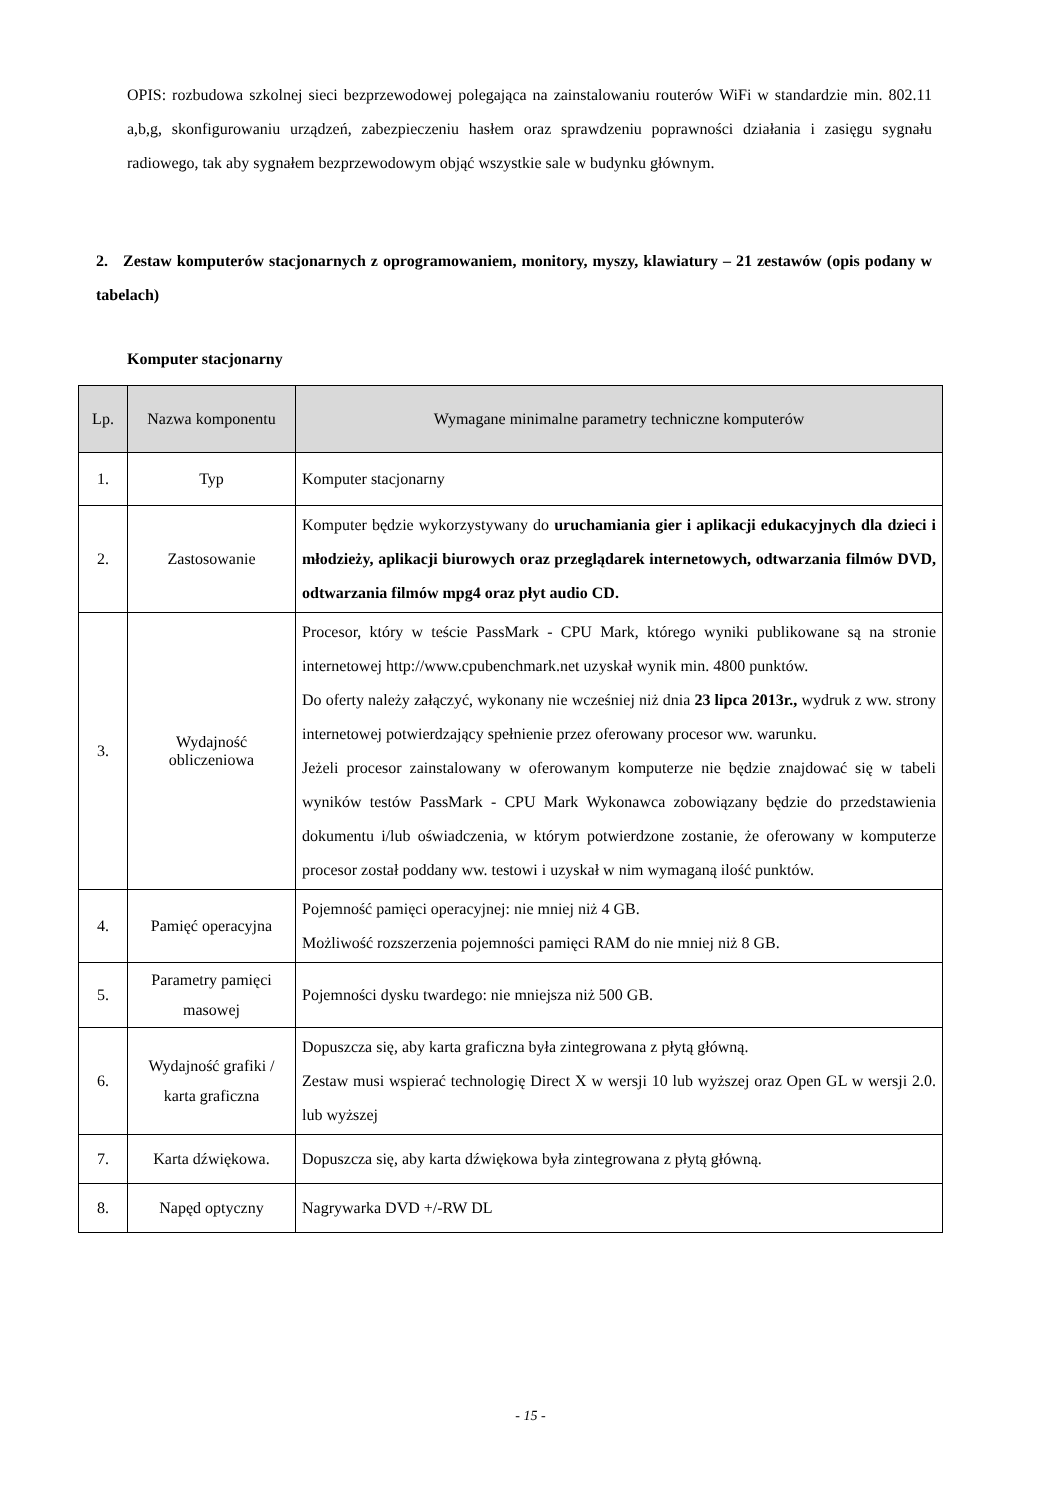OPIS: rozbudowa szkolnej sieci bezprzewodowej polegająca na zainstalowaniu routerów WiFi w standardzie min. 802.11 a,b,g, skonfigurowaniu urządzeń, zabezpieczeniu hasłem oraz sprawdzeniu poprawności działania i zasięgu sygnału radiowego, tak aby sygnałem bezprzewodowym objąć wszystkie sale w budynku głównym.
2. Zestaw komputerów stacjonarnych z oprogramowaniem, monitory, myszy, klawiatury – 21 zestawów (opis podany w tabelach)
Komputer stacjonarny
| Lp. | Nazwa komponentu | Wymagane minimalne parametry techniczne komputerów |
| --- | --- | --- |
| 1. | Typ | Komputer stacjonarny |
| 2. | Zastosowanie | Komputer będzie wykorzystywany do uruchamiania gier i aplikacji edukacyjnych dla dzieci i młodzieży, aplikacji biurowych oraz przeglądarek internetowych, odtwarzania filmów DVD, odtwarzania filmów mpg4 oraz płyt audio CD. |
| 3. | Wydajność obliczeniowa | Procesor, który w teście PassMark - CPU Mark, którego wyniki publikowane są na stronie internetowej http://www.cpubenchmark.net uzyskał wynik min. 4800 punktów. Do oferty należy załączyć, wykonany nie wcześniej niż dnia 23 lipca 2013r., wydruk z ww. strony internetowej potwierdzający spełnienie przez oferowany procesor ww. warunku. Jeżeli procesor zainstalowany w oferowanym komputerze nie będzie znajdować się w tabeli wyników testów PassMark - CPU Mark Wykonawca zobowiązany będzie do przedstawienia dokumentu i/lub oświadczenia, w którym potwierdzone zostanie, że oferowany w komputerze procesor został poddany ww. testowi i uzyskał w nim wymaganą ilość punktów. |
| 4. | Pamięć operacyjna | Pojemność pamięci operacyjnej: nie mniej niż 4 GB. Możliwość rozszerzenia pojemności pamięci RAM do nie mniej niż 8 GB. |
| 5. | Parametry pamięci masowej | Pojemności dysku twardego: nie mniejsza niż 500 GB. |
| 6. | Wydajność grafiki / karta graficzna | Dopuszcza się, aby karta graficzna była zintegrowana z płytą główną. Zestaw musi wspierać technologię Direct X w wersji 10 lub wyższej oraz Open GL w wersji 2.0. lub wyższej |
| 7. | Karta dźwiękowa. | Dopuszcza się, aby karta dźwiękowa była zintegrowana z płytą główną. |
| 8. | Napęd optyczny | Nagrywarka DVD +/-RW DL |
- 15 -